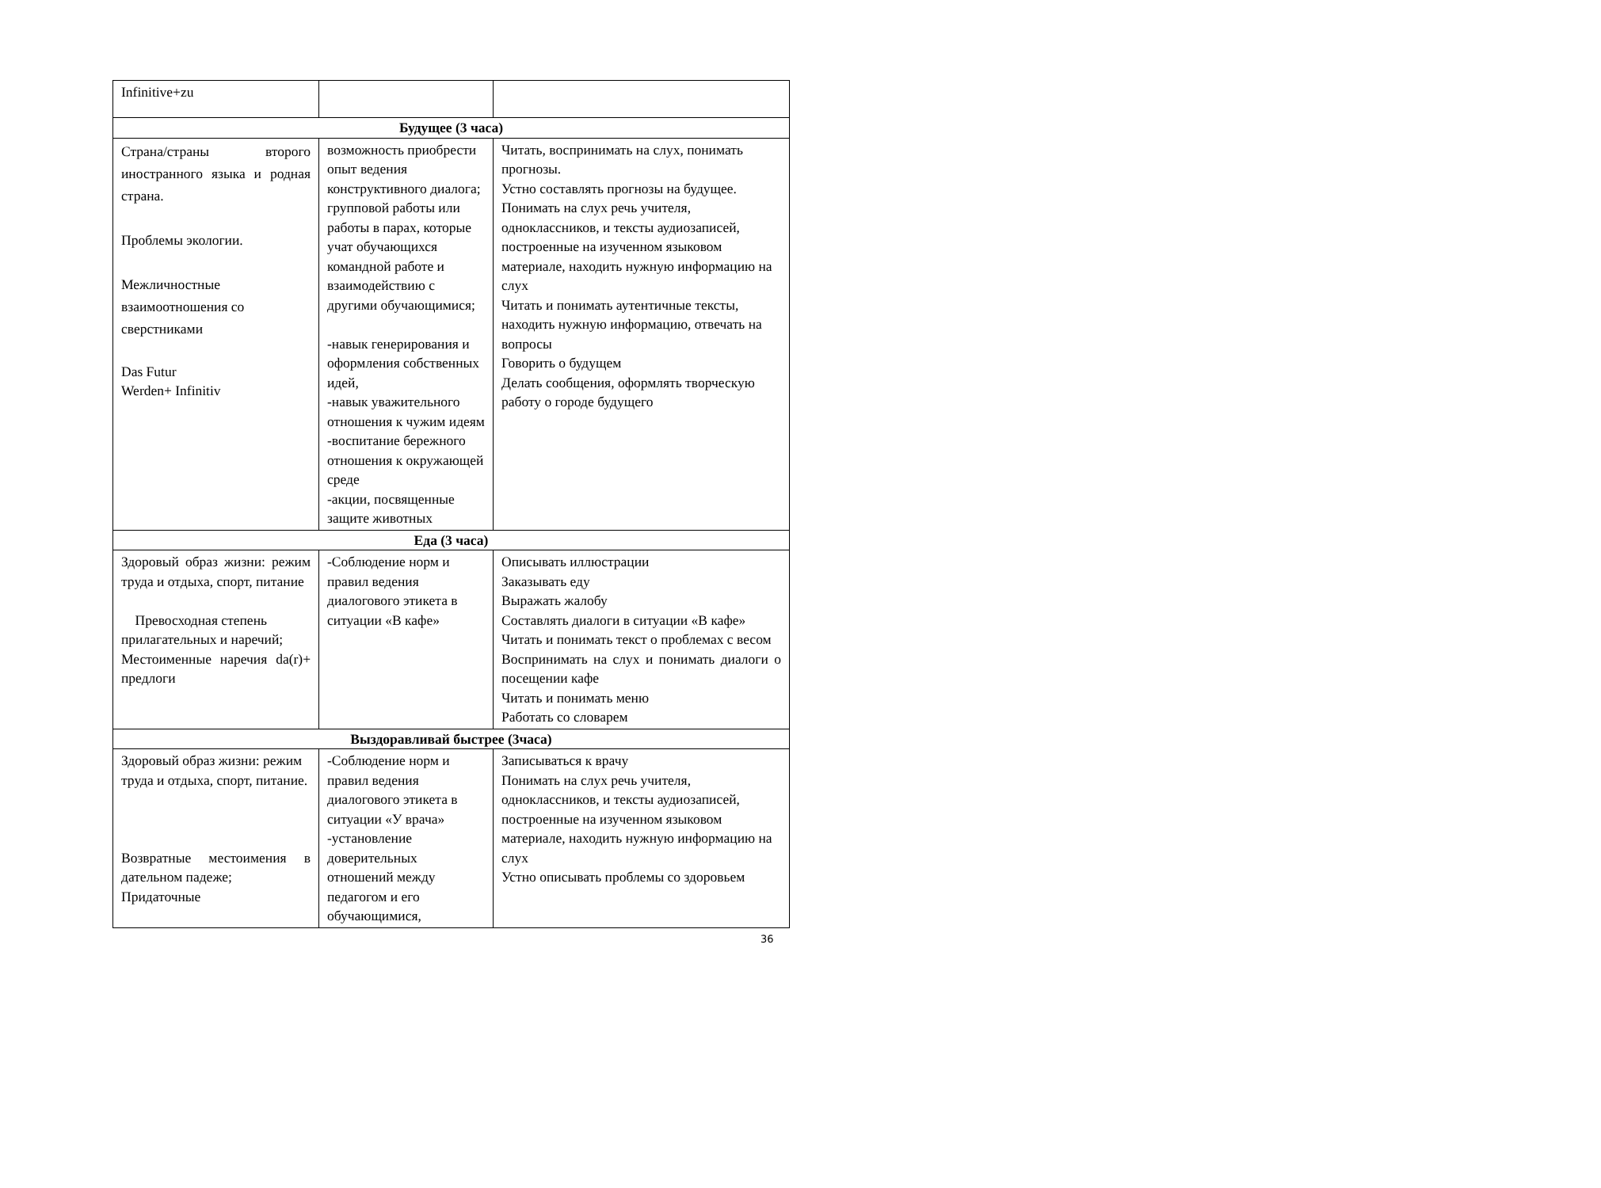| Infinitive+zu | | |
| Будущее (3 часа) | | |
| Страна/страны второго иностранного языка и родная страна. Проблемы экологии. Межличностные взаимоотношения со сверстниками Das Futur Werden+ Infinitiv | возможность приобрести опыт ведения конструктивного диалога; групповой работы или работы в парах, которые учат обучающихся командной работе и взаимодействию с другими обучающимися; -навык генерирования и оформления собственных идей, -навык уважительного отношения к чужим идеям -воспитание бережного отношения к окружающей среде -акции, посвященные защите животных | Читать, воспринимать на слух, понимать прогнозы. Устно составлять прогнозы на будущее. Понимать на слух речь учителя, одноклассников, и тексты аудиозаписей, построенные на изученном языковом материале, находить нужную информацию на слух Читать и понимать аутентичные тексты, находить нужную информацию, отвечать на вопросы Говорить о будущем Делать сообщения, оформлять творческую работу о городе будущего |
| Еда (3 часа) | | |
| Здоровый образ жизни: режим труда и отдыха, спорт, питание Превосходная степень прилагательных и наречий; Местоименные наречия da(r)+ предлоги | -Соблюдение норм и правил ведения диалогового этикета в ситуации «В кафе» | Описывать иллюстрации Заказывать еду Выражать жалобу Составлять диалоги в ситуации «В кафе» Читать и понимать текст о проблемах с весом Воспринимать на слух и понимать диалоги о посещении кафе Читать и понимать меню Работать со словарем |
| Выздоравливай быстрее (3часа) | | |
| Здоровый образ жизни: режим труда и отдыха, спорт, питание. Возвратные местоимения в дательном падеже; Придаточные | -Соблюдение норм и правил ведения диалогового этикета в ситуации «У врача» -установление доверительных отношений между педагогом и его обучающимися, | Записываться к врачу Понимать на слух речь учителя, одноклассников, и тексты аудиозаписей, построенные на изученном языковом материале, находить нужную информацию на слух Устно описывать проблемы со здоровьем |
36